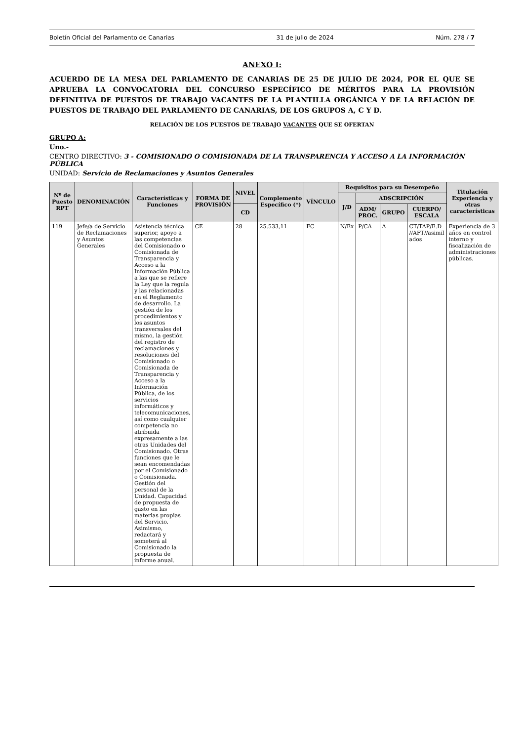Boletín Oficial del Parlamento de Canarias 31 de julio de 2024 Núm. 278 / 7
ANEXO I:
ACUERDO DE LA MESA DEL PARLAMENTO DE CANARIAS DE 25 DE JULIO DE 2024, POR EL QUE SE APRUEBA LA CONVOCATORIA DEL CONCURSO ESPECÍFICO DE MÉRITOS PARA LA PROVISIÓN DEFINITIVA DE PUESTOS DE TRABAJO VACANTES DE LA PLANTILLA ORGÁNICA Y DE LA RELACIÓN DE PUESTOS DE TRABAJO DEL PARLAMENTO DE CANARIAS, DE LOS GRUPOS A, C Y D.
RELACIÓN DE LOS PUESTOS DE TRABAJO VACANTES QUE SE OFERTAN
GRUPO A:
Uno.-
CENTRO DIRECTIVO: 3 - COMISIONADO O COMISIONADA DE LA TRANSPARENCIA Y ACCESO A LA INFORMACIÓN PÚBLICA
UNIDAD: Servicio de Reclamaciones y Asuntos Generales
| Nº de Puesto RPT | DENOMINACIÓN | Características y Funciones | FORMA DE PROVISIÓN | NIVEL | Complemento Específico (*) | VÍNCULO | Requisitos para su Desempeño | | | | Titulación Experiencia y otras características |
| --- | --- | --- | --- | --- | --- | --- | --- | --- | --- | --- | --- |
| | | | | | | | J/D | ADSCRIPCIÓN | | | |
| | | | | CD | | | | ADM/ PROC. | GRUPO | CUERPO/ ESCALA | |
| 119 | Jefe/a de Servicio de Reclamaciones y Asuntos Generales | Asistencia técnica superior, apoyo a las competencias del Comisionado o Comisionada de Transparencia y Acceso a la Información Pública a las que se refiere la Ley que la regula y las relacionadas en el Reglamento de desarrollo. La gestión de los procedimientos y los asuntos transversales del mismo, la gestión del registro de reclamaciones y resoluciones del Comisionado o Comisionada de Transparencia y Acceso a la Información Pública, de los servicios informáticos y telecomunicaciones, así como cualquier competencia no atribuida expresamente a las otras Unidades del Comisionado. Otras funciones que le sean encomendadas por el Comisionado o Comisionada. Gestión del personal de la Unidad. Capacidad de propuesta de gasto en las materias propias del Servicio. Asimismo, redactará y someterá al Comisionado la propuesta de informe anual. | CE | 28 | 25.533,11 | FC | N/Ex | P/CA | A | CT/TAP/E.D //AFT//asimil ados | Experiencia de 3 años en control interno y fiscalización de administraciones públicas. |